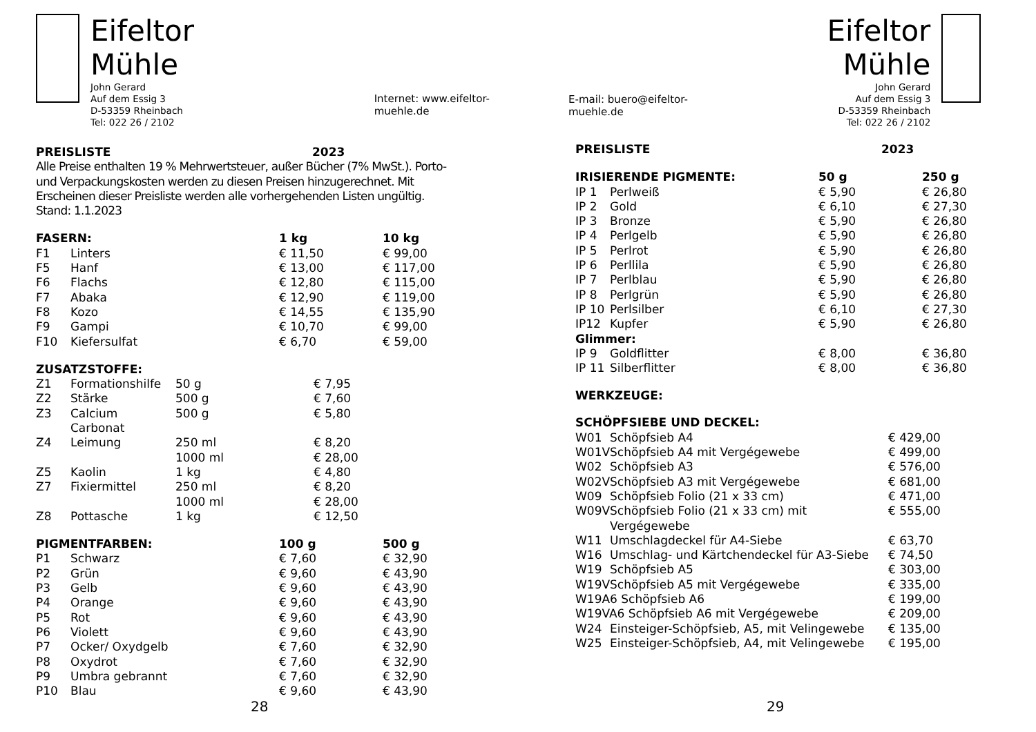Eifeltor Mühle
John Gerard
Auf dem Essig 3
D-53359 Rheinbach
Tel: 022 26 / 2102
Internet: www.eifeltor-muehle.de
| PREISLISTE | 2023 |
Alle Preise enthalten 19 % Mehrwertsteuer, außer Bücher (7% MwSt.). Porto- und Verpackungskosten werden zu diesen Preisen hinzugerechnet. Mit Erscheinen dieser Preisliste werden alle vorhergehenden Listen ungültig. Stand: 1.1.2023
| FASERN: | | 1 kg | 10 kg |
| F1 | Linters | € 11,50 | € 99,00 |
| F5 | Hanf | € 13,00 | € 117,00 |
| F6 | Flachs | € 12,80 | € 115,00 |
| F7 | Abaka | € 12,90 | € 119,00 |
| F8 | Kozo | € 14,55 | € 135,90 |
| F9 | Gampi | € 10,70 | € 99,00 |
| F10 | Kiefersulfat | € 6,70 | € 59,00 |
| ZUSATZSTOFFE: | | | |
| Z1 | Formationshilfe | 50 g | € 7,95 |
| Z2 | Stärke | 500 g | € 7,60 |
| Z3 | Calcium Carbonat | 500 g | € 5,80 |
| Z4 | Leimung | 250 ml | € 8,20 |
| | | 1000 ml | € 28,00 |
| Z5 | Kaolin | 1 kg | € 4,80 |
| Z7 | Fixiermittel | 250 ml | € 8,20 |
| | | 1000 ml | € 28,00 |
| Z8 | Pottasche | 1 kg | € 12,50 |
| PIGMENTFARBEN: | | 100 g | 500 g |
| P1 | Schwarz | € 7,60 | € 32,90 |
| P2 | Grün | € 9,60 | € 43,90 |
| P3 | Gelb | € 9,60 | € 43,90 |
| P4 | Orange | € 9,60 | € 43,90 |
| P5 | Rot | € 9,60 | € 43,90 |
| P6 | Violett | € 9,60 | € 43,90 |
| P7 | Ocker/ Oxydgelb | € 7,60 | € 32,90 |
| P8 | Oxydrot | € 7,60 | € 32,90 |
| P9 | Umbra gebrannt | € 7,60 | € 32,90 |
| P10 | Blau | € 9,60 | € 43,90 |
28
E-mail: buero@eifeltor-muehle.de
Eifeltor Mühle
John Gerard
Auf dem Essig 3
D-53359 Rheinbach
Tel: 022 26 / 2102
| PREISLISTE | 2023 |
| IRISIERENDE PIGMENTE: | | 50 g | 250 g |
| IP 1 | Perlweiß | € 5,90 | € 26,80 |
| IP 2 | Gold | € 6,10 | € 27,30 |
| IP 3 | Bronze | € 5,90 | € 26,80 |
| IP 4 | Perlgelb | € 5,90 | € 26,80 |
| IP 5 | Perlrot | € 5,90 | € 26,80 |
| IP 6 | Perllila | € 5,90 | € 26,80 |
| IP 7 | Perlblau | € 5,90 | € 26,80 |
| IP 8 | Perlgrün | € 5,90 | € 26,80 |
| IP 10 | Perlsilber | € 6,10 | € 27,30 |
| IP12 | Kupfer | € 5,90 | € 26,80 |
| Glimmer: | | | |
| IP 9 | Goldflitter | € 8,00 | € 36,80 |
| IP 11 | Silberflitter | € 8,00 | € 36,80 |
WERKZEUGE:
| SCHÖPFSIEBE UND DECKEL: | | |
| W01 | Schöpfsieb A4 | € 429,00 |
| W01V | Schöpfsieb A4 mit Vergégewebe | € 499,00 |
| W02 | Schöpfsieb A3 | € 576,00 |
| W02V | Schöpfsieb A3 mit Vergégewebe | € 681,00 |
| W09 | Schöpfsieb Folio (21 x 33 cm) | € 471,00 |
| W09V | Schöpfsieb Folio (21 x 33 cm) mit Vergégewebe | € 555,00 |
| W11 | Umschlagdeckel für A4-Siebe | € 63,70 |
| W16 | Umschlag- und Kärtchendeckel für A3-Siebe | € 74,50 |
| W19 | Schöpfsieb A5 | € 303,00 |
| W19V | Schöpfsieb A5 mit Vergégewebe | € 335,00 |
| W19A6 Schöpfsieb A6 | | € 199,00 |
| W19VA6 Schöpfsieb A6 mit Vergégewebe | | € 209,00 |
| W24 | Einsteiger-Schöpfsieb, A5, mit Velingewebe | € 135,00 |
| W25 | Einsteiger-Schöpfsieb, A4, mit Velingewebe | € 195,00 |
29